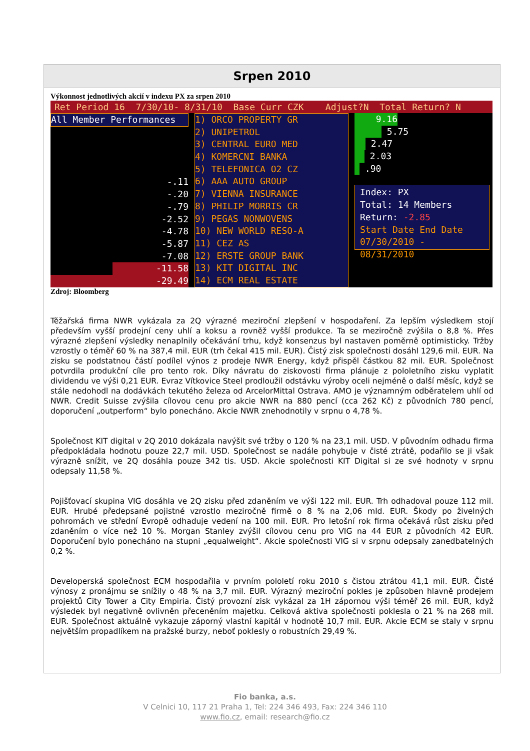Srpen 2010
Výkonnost jednotlivých akcií v indexu PX za srpen 2010
Ret Period 16 7/30/10- 8/31/10 Base Curr CZK Adjust?N Total Return? N
All Member Performances
-.11
-.20
-.79
-2.52
-4.78
-5.87
-7.08
-11.58
-29.49
1) ORCO PROPERTY GR
2) UNIPETROL
3) CENTRAL EURO MED
4) KOMERCNI BANKA
5) TELEFONICA O2 CZ
6) AAA AUTO GROUP
7) VIENNA INSURANCE
8) PHILIP MORRIS CR
9) PEGAS NONWOVENS
10) NEW WORLD RESO-A
11) CEZ AS
12) ERSTE GROUP BANK
13) KIT DIGITAL INC
14) ECM REAL ESTATE
9.16
5.75
2.47
2.03
.90
Index: PX
Total: 14 Members
Return: -2.85
Start Date End Date
07/30/2010 - 08/31/2010
Zdroj: Bloomberg
Těžařská firma NWR vykázala za 2Q výrazné meziroční zlepšení v hospodaření. Za lepším výsledkem stojí především vyšší prodejní ceny uhlí a koksu a rovněž vyšší produkce. Ta se meziročně zvýšila o 8,8 %. Přes výrazné zlepšení výsledky nenaplnily očekávání trhu, když konsenzus byl nastaven poměrně optimisticky. Tržby vzrostly o téměř 60 % na 387,4 mil. EUR (trh čekal 415 mil. EUR). Čistý zisk společnosti dosáhl 129,6 mil. EUR. Na zisku se podstatnou částí podílel výnos z prodeje NWR Energy, když přispěl částkou 82 mil. EUR. Společnost potvrdila produkční cíle pro tento rok. Díky návratu do ziskovosti firma plánuje z pololetního zisku vyplatit dividendu ve výši 0,21 EUR. Evraz Vítkovice Steel prodloužil odstávku výroby oceli nejméně o další měsíc, když se stále nedohodl na dodávkách tekutého železa od ArcelorMittal Ostrava. AMO je významným odběratelem uhlí od NWR. Credit Suisse zvýšila cílovou cenu pro akcie NWR na 880 pencí (cca 262 Kč) z původních 780 pencí, doporučení „outperform“ bylo ponecháno. Akcie NWR znehodnotily v srpnu o 4,78 %.
Společnost KIT digital v 2Q 2010 dokázala navýšit své tržby o 120 % na 23,1 mil. USD. V původním odhadu firma předpokládala hodnotu pouze 22,7 mil. USD. Společnost se nadále pohybuje v čisté ztrátě, podařilo se ji však výrazně snížit, ve 2Q dosáhla pouze 342 tis. USD. Akcie společnosti KIT Digital si ze své hodnoty v srpnu odepsaly 11,58 %.
Pojišťovací skupina VIG dosáhla ve 2Q zisku před zdaněním ve výši 122 mil. EUR. Trh odhadoval pouze 112 mil. EUR. Hrubé předepsané pojistné vzrostlo meziročně firmě o 8 % na 2,06 mld. EUR. Škody po živelných pohromách ve střední Evropě odhaduje vedení na 100 mil. EUR. Pro letošní rok firma očekává růst zisku před zdaněním o více než 10 %. Morgan Stanley zvýšil cílovou cenu pro VIG na 44 EUR z původních 42 EUR. Doporučení bylo ponecháno na stupni „equalweight“. Akcie společnosti VIG si v srpnu odepsaly zanedbatelných 0,2 %.
Developerská společnost ECM hospodařila v prvním pololetí roku 2010 s čistou ztrátou 41,1 mil. EUR. Čisté výnosy z pronájmu se snížily o 48 % na 3,7 mil. EUR. Výrazný meziroční pokles je způsoben hlavně prodejem projektů City Tower a City Empiria. Čistý provozní zisk vykázal za 1H zápornou výši téměř 26 mil. EUR, když výsledek byl negativně ovlivněn přeceněním majetku. Celková aktiva společnosti poklesla o 21 % na 268 mil. EUR. Společnost aktuálně vykazuje záporný vlastní kapitál v hodnotě 10,7 mil. EUR. Akcie ECM se staly v srpnu největším propadlíkem na pražské burzy, neboť poklesly o robustních 29,49 %.
Fio banka, a.s.
V Celnici 10, 117 21 Praha 1, Tel: 224 346 493, Fax: 224 346 110
www.fio.cz, email: research@fio.cz